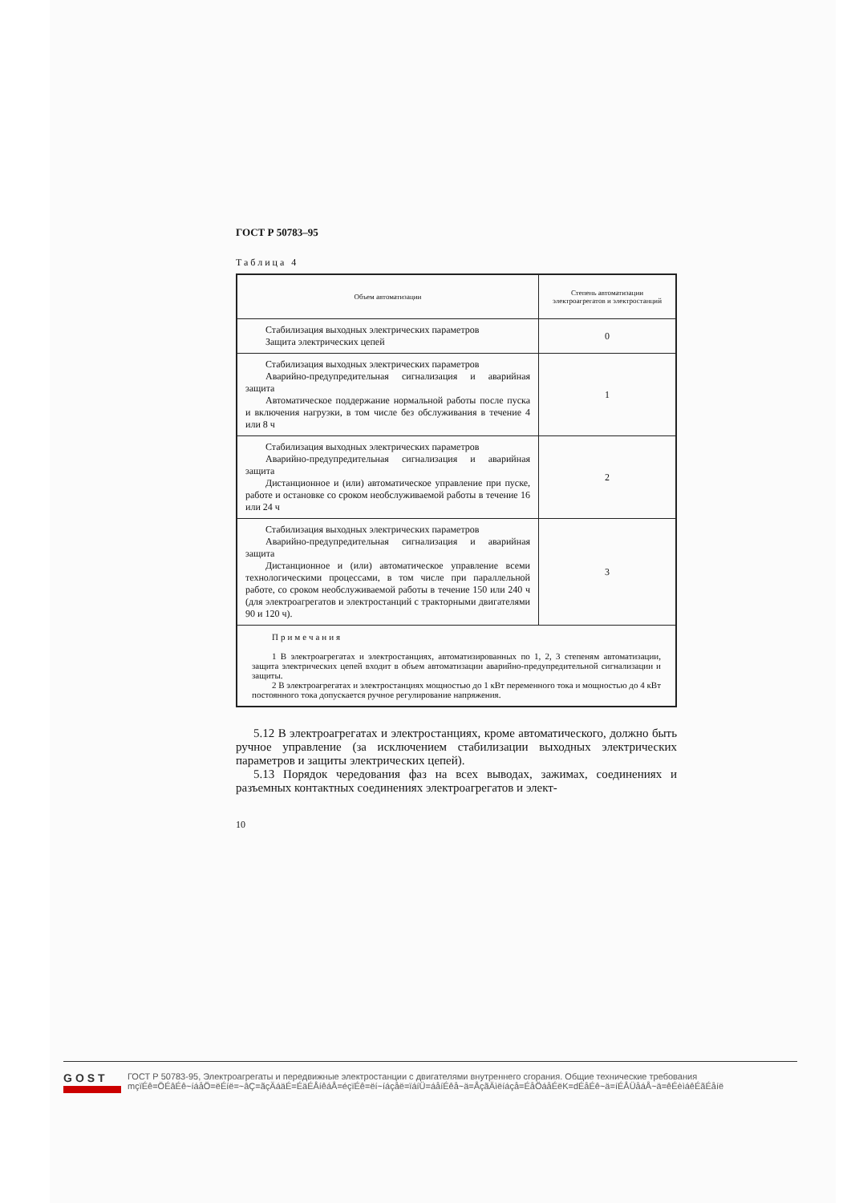ГОСТ Р 50783–95
Таблица 4
| Объем автоматизации | Степень автоматизации электроагрегатов и электростанций |
| --- | --- |
| Стабилизация выходных электрических параметров Защита электрических цепей | 0 |
| Стабилизация выходных электрических параметров Аварийно-предупредительная сигнализация и аварийная защита Автоматическое поддержание нормальной работы после пуска и включения нагрузки, в том числе без обслуживания в течение 4 или 8 ч | 1 |
| Стабилизация выходных электрических параметров Аварийно-предупредительная сигнализация и аварийная защита Дистанционное и (или) автоматическое управление при пуске, работе и остановке со сроком необслуживаемой работы в течение 16 или 24 ч | 2 |
| Стабилизация выходных электрических параметров Аварийно-предупредительная сигнализация и аварийная защита Дистанционное и (или) автоматическое управление всеми технологическими процессами, в том числе при параллельной работе, со сроком необслуживаемой работы в течение 150 или 240 ч (для электроагрегатов и электростанций с тракторными двигателями 90 и 120 ч). | 3 |
| Примечания 1 В электроагрегатах и электростанциях, автоматизированных по 1, 2, 3 степеням автоматизации, защита электрических цепей входит в объем автоматизации аварийно-предупредительной сигнализации и защиты. 2 В электроагрегатах и электростанциях мощностью до 1 кВт переменного тока и мощностью до 4 кВт постоянного тока допускается ручное регулирование напряжения. | |
5.12 В электроагрегатах и электростанциях, кроме автоматического, должно быть ручное управление (за исключением стабилизации выходных электрических параметров и защиты электрических цепей).
5.13 Порядок чередования фаз на всех выводах, зажимах, соединениях и разъемных контактных соединениях электроагрегатов и элект-
10
GOST
ГОСТ Р 50783-95, Электроагрегаты и передвижные электростанции с двигателями внутреннего сгорания. Общие технические требования
mçïÉê=ÖÉâÉê~íáåÖ=ëÉíë=~âÇ=ãçÄáäÉ=ÉäÉÅíêáÅ=éçïÉê=ëí~íáçåë=ïáíÜ=áåíÉêå~ä=ÅçãÄìëíáçå=ÉåÖáåÉëK=dÉåÉê~ä=íÉÅÜåáÅ~ä=êÉèìáêÉãÉåíë